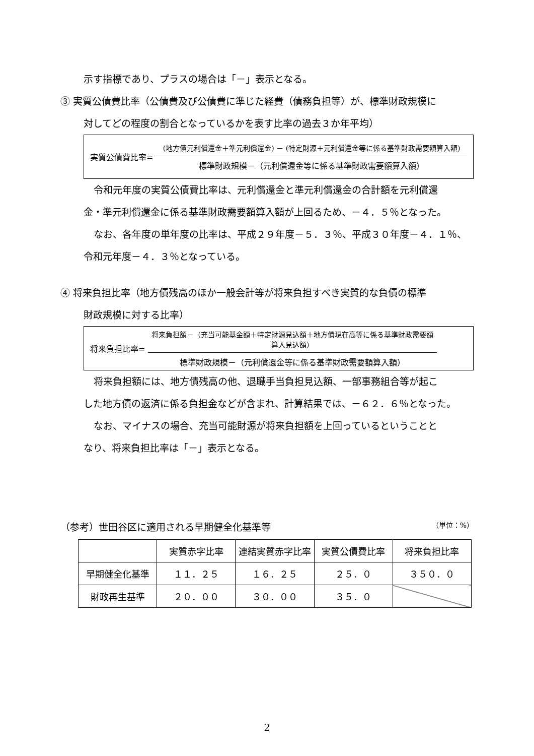示す指標であり、プラスの場合は「－」表示となる。
③ 実質公債費比率（公債費及び公債費に準じた経費（債務負担等）が、標準財政規模に
対してどの程度の割合となっているかを表す比率の過去３か年平均）
実質公債費比率=
(地方債元利償還金＋準元利償還金) － (特定財源＋元利償還金等に係る基準財政需要額算入額)
標準財政規模－（元利償還金等に係る基準財政需要額算入額）
令和元年度の実質公債費比率は、元利償還金と準元利償還金の合計額を元利償還
金・準元利償還金に係る基準財政需要額算入額が上回るため、－４．５％となった。
なお、各年度の単年度の比率は、平成２９年度－５．３％、平成３０年度－４．１％、
令和元年度－４．３％となっている。
④ 将来負担比率（地方債残高のほか一般会計等が将来負担すべき実質的な負債の標準
財政規模に対する比率）
将来負担比率=
将来負担額－（充当可能基金額＋特定財源見込額＋地方債現在高等に係る基準財政需要額算入見込額）
標準財政規模－（元利償還金等に係る基準財政需要額算入額）
将来負担額には、地方債残高の他、退職手当負担見込額、一部事務組合等が起こ
した地方債の返済に係る負担金などが含まれ、計算結果では、－６２．６％となった。
なお、マイナスの場合、充当可能財源が将来負担額を上回っているということと
なり、将来負担比率は「－」表示となる。
（参考）世田谷区に適用される早期健全化基準等 （単位：%）
| | 実質赤字比率 | 連結実質赤字比率 | 実質公債費比率 | 将来負担比率 |
| --- | --- | --- | --- | --- |
| 早期健全化基準 | １１．２５ | １６．２５ | ２５．０ | ３５０．０ |
| 財政再生基準 | ２０．００ | ３０．００ | ３５．０ | |
2